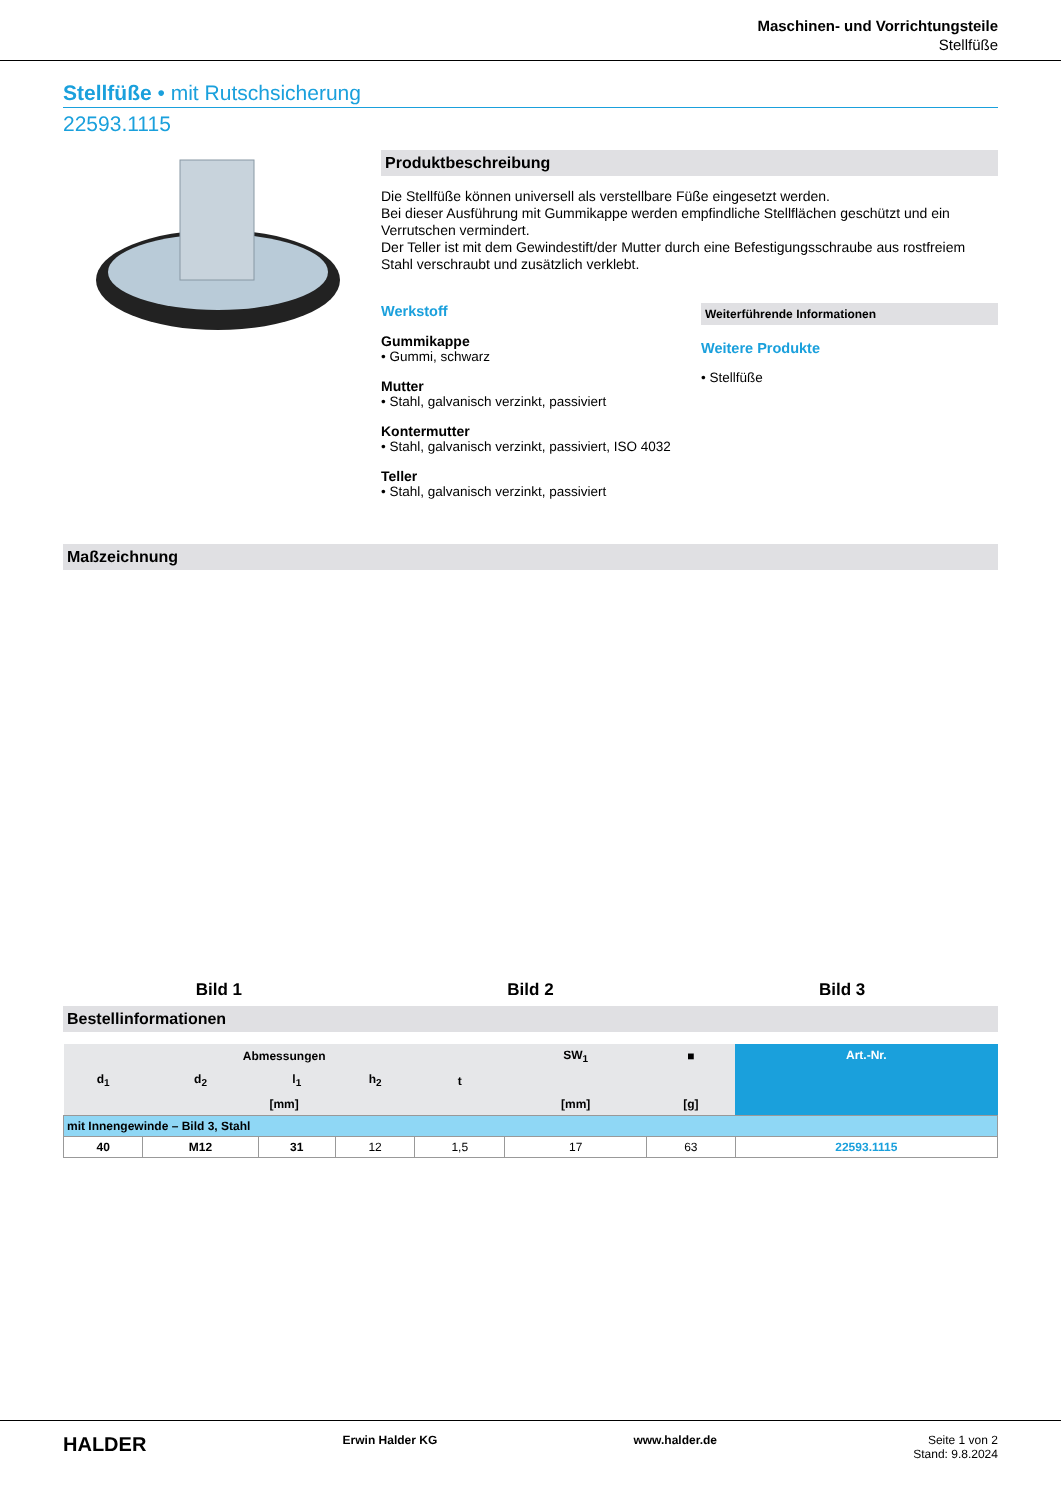Maschinen- und Vorrichtungsteile
Stellfüße
Stellfüße • mit Rutschsicherung
22593.1115
Produktbeschreibung
Die Stellfüße können universell als verstellbare Füße eingesetzt werden.
Bei dieser Ausführung mit Gummikappe werden empfindliche Stellflächen geschützt und ein Verrutschen vermindert.
Der Teller ist mit dem Gewindestift/der Mutter durch eine Befestigungsschraube aus rostfreiem Stahl verschraubt und zusätzlich verklebt.
Werkstoff
Gummikappe
• Gummi, schwarz
Mutter
• Stahl, galvanisch verzinkt, passiviert
Kontermutter
• Stahl, galvanisch verzinkt, passiviert, ISO 4032
Teller
• Stahl, galvanisch verzinkt, passiviert
Weiterführende Informationen
Weitere Produkte
• Stellfüße
Maßzeichnung
Bild 1
Bild 2
Bild 3
Bestellinformationen
| Abmessungen | | | | | SW<sub>1</sub> | ■ | Art.-Nr. |
| --- | --- | --- | --- | --- | --- | --- | --- |
| d<sub>1</sub> | d<sub>2</sub> | l<sub>1</sub> | h<sub>2</sub> | t | | | |
| [mm] | | | | | [mm] | [g] | |
| mit Innengewinde – Bild 3, Stahl | | | | | | | |
| 40 | M12 | 31 | 12 | 1,5 | 17 | 63 | 22593.1115 |
HALDER Erwin Halder KG www.halder.de Seite 1 von 2
Stand: 9.8.2024